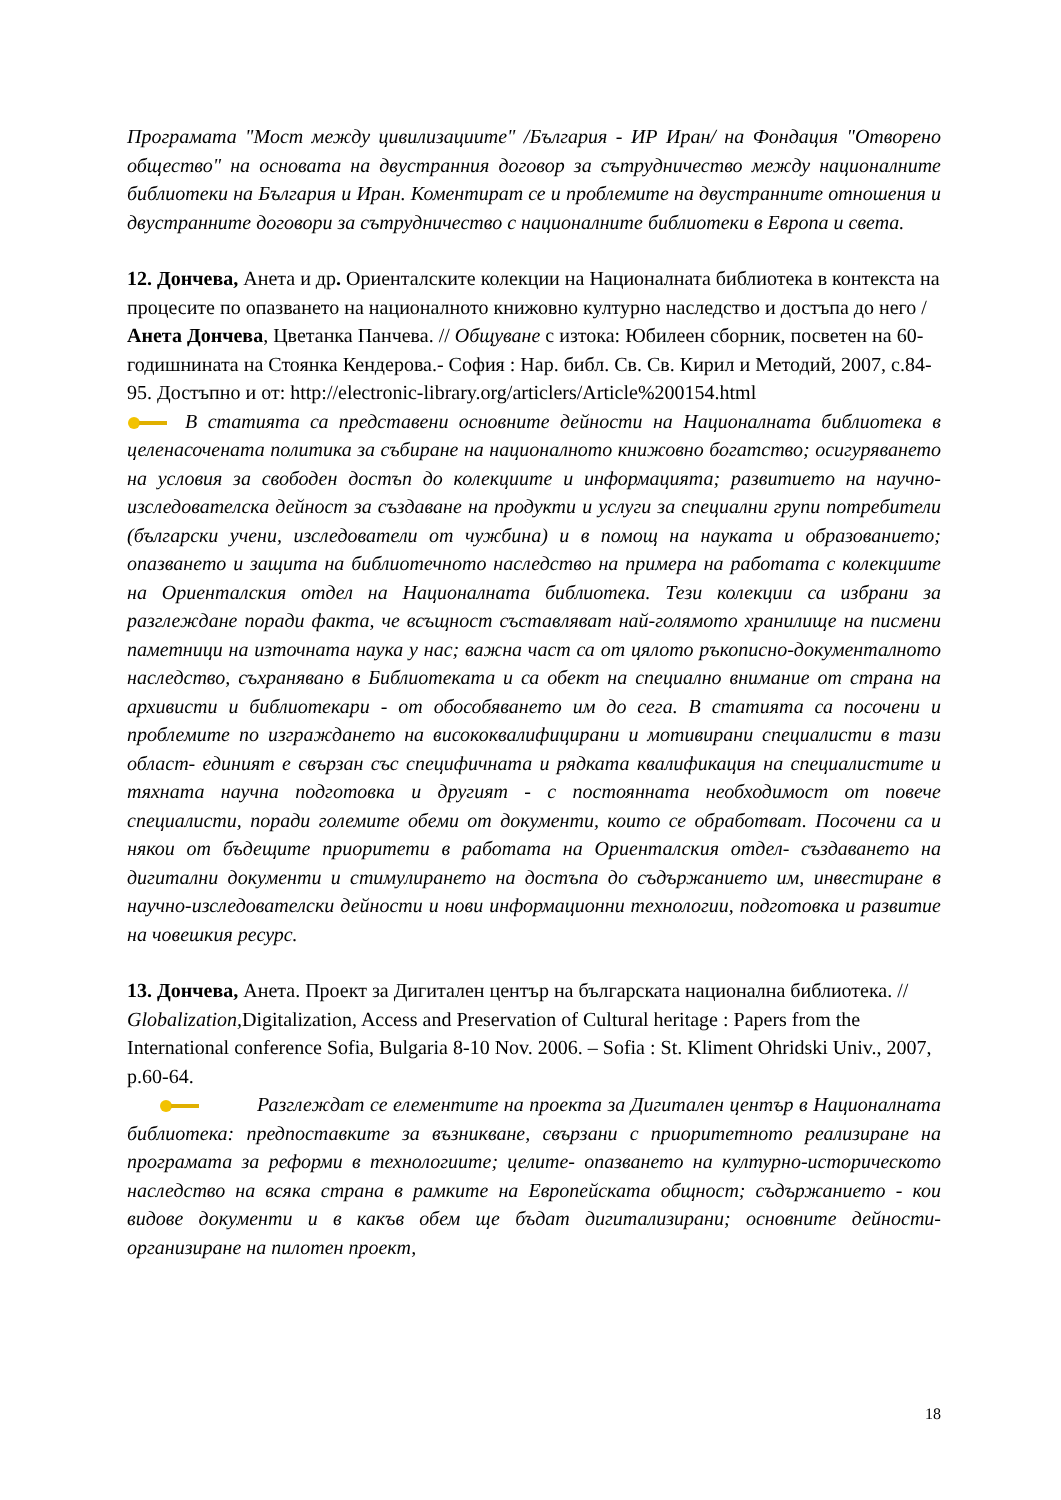Програмата "Мост между цивилизациите" /България - ИР Иран/ на Фондация "Отворено общество" на основата на двустранния договор за сътрудничество между националните библиотеки на България и Иран. Коментират се и проблемите на двустранните отношения и двустранните договори за сътрудничество с националните библиотеки в Европа и света.
12. Дончева, Анета и др. Ориенталските колекции на Националната библиотека в контекста на процесите по опазването на националното книжовно културно наследство и достъпа до него / Анета Дончева, Цветанка Панчева. // Общуване с изтока: Юбилеен сборник, посветен на 60-годишнината на Стоянка Кендерова.- София : Нар. библ. Св. Св. Кирил и Методий, 2007, с.84-95. Достъпно и от: http://electronic-library.org/articlers/Article%200154.html
В статията са представени основните дейности на Националната библиотека в целенасочената политика за събиране на националното книжовно богатство; осигуряването на условия за свободен достъп до колекциите и информацията; развитието на научно- изследователска дейност за създаване на продукти и услуги за специални групи потребители (български учени, изследователи от чужбина) и в помощ на науката и образованието; опазването и защита на библиотечното наследство на примера на работата с колекциите на Ориенталския отдел на Националната библиотека. Тези колекции са избрани за разглеждане поради факта, че всъщност съставляват най-голямото хранилище на писмени паметници на източната наука у нас; важна част са от цялото ръкописно-документалното наследство, съхранявано в Библиотеката и са обект на специално внимание от страна на архивисти и библиотекари - от обособяването им до сега. В статията са посочени и проблемите по изграждането на висококвалифицирани и мотивирани специалисти в тази област- единият е свързан със специфичната и рядката квалификация на специалистите и тяхната научна подготовка и другият - с постоянната необходимост от повече специалисти, поради големите обеми от документи, които се обработват. Посочени са и някои от бъдещите приоритети в работата на Ориенталския отдел- създаването на дигитални документи и стимулирането на достъпа до съдържанието им, инвестиране в научно-изследователски дейности и нови информационни технологии, подготовка и развитие на човешкия ресурс.
13. Дончева, Анета. Проект за Дигитален център на българската национална библиотека. // Globalization, Digitalization, Access and Preservation of Cultural heritage : Papers from the International conference Sofia, Bulgaria 8-10 Nov. 2006. – Sofia : St. Kliment Ohridski Univ., 2007, p.60-64.
Разглеждат се елементите на проекта за Дигитален център в Националната библиотека: предпоставките за възникване, свързани с приоритетното реализиране на програмата за реформи в технологиите; целите- опазването на културно-историческото наследство на всяка страна в рамките на Европейската общност; съдържанието - кои видове документи и в какъв обем ще бъдат дигитализирани; основните дейности- организиране на пилотен проект,
18